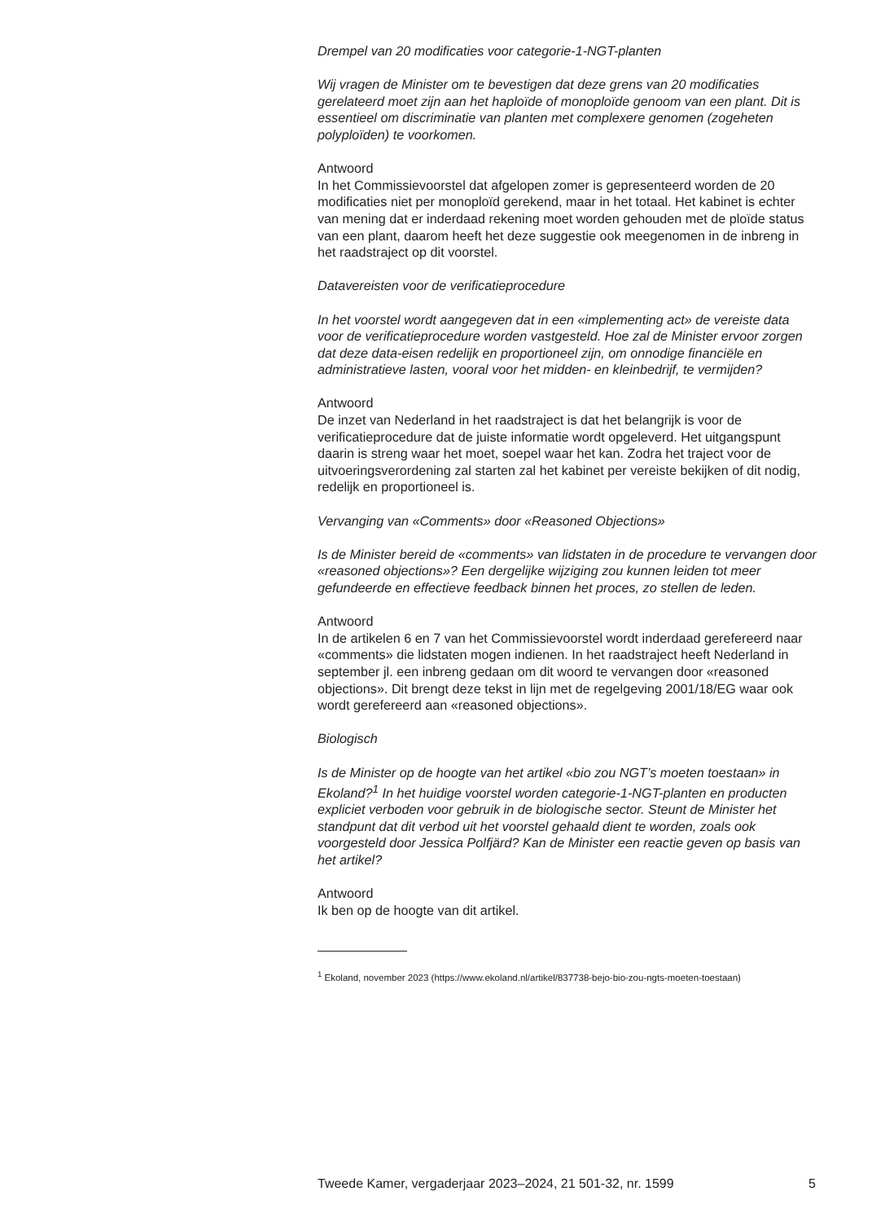Drempel van 20 modificaties voor categorie-1-NGT-planten
Wij vragen de Minister om te bevestigen dat deze grens van 20 modificaties gerelateerd moet zijn aan het haploïde of monoploïde genoom van een plant. Dit is essentieel om discriminatie van planten met complexere genomen (zogeheten polyploïden) te voorkomen.
Antwoord
In het Commissievoorstel dat afgelopen zomer is gepresenteerd worden de 20 modificaties niet per monoploïd gerekend, maar in het totaal. Het kabinet is echter van mening dat er inderdaad rekening moet worden gehouden met de ploïde status van een plant, daarom heeft het deze suggestie ook meegenomen in de inbreng in het raadstraject op dit voorstel.
Datavereisten voor de verificatieprocedure
In het voorstel wordt aangegeven dat in een «implementing act» de vereiste data voor de verificatieprocedure worden vastgesteld. Hoe zal de Minister ervoor zorgen dat deze data-eisen redelijk en proportioneel zijn, om onnodige financiële en administratieve lasten, vooral voor het midden- en kleinbedrijf, te vermijden?
Antwoord
De inzet van Nederland in het raadstraject is dat het belangrijk is voor de verificatieprocedure dat de juiste informatie wordt opgeleverd. Het uitgangspunt daarin is streng waar het moet, soepel waar het kan. Zodra het traject voor de uitvoeringsverordening zal starten zal het kabinet per vereiste bekijken of dit nodig, redelijk en proportioneel is.
Vervanging van «Comments» door «Reasoned Objections»
Is de Minister bereid de «comments» van lidstaten in de procedure te vervangen door «reasoned objections»? Een dergelijke wijziging zou kunnen leiden tot meer gefundeerde en effectieve feedback binnen het proces, zo stellen de leden.
Antwoord
In de artikelen 6 en 7 van het Commissievoorstel wordt inderdaad gerefereerd naar «comments» die lidstaten mogen indienen. In het raadstraject heeft Nederland in september jl. een inbreng gedaan om dit woord te vervangen door «reasoned objections». Dit brengt deze tekst in lijn met de regelgeving 2001/18/EG waar ook wordt gerefereerd aan «reasoned objections».
Biologisch
Is de Minister op de hoogte van het artikel «bio zou NGT’s moeten toestaan» in Ekoland?<sup>1</sup> In het huidige voorstel worden categorie-1-NGT-planten en producten expliciet verboden voor gebruik in de biologische sector. Steunt de Minister het standpunt dat dit verbod uit het voorstel gehaald dient te worden, zoals ook voorgesteld door Jessica Polfjärd? Kan de Minister een reactie geven op basis van het artikel?
Antwoord
Ik ben op de hoogte van dit artikel.
<sup>1</sup> Ekoland, november 2023 (https://www.ekoland.nl/artikel/837738-bejo-bio-zou-ngts-moeten-toestaan)
Tweede Kamer, vergaderjaar 2023–2024, 21 501-32, nr. 1599 5